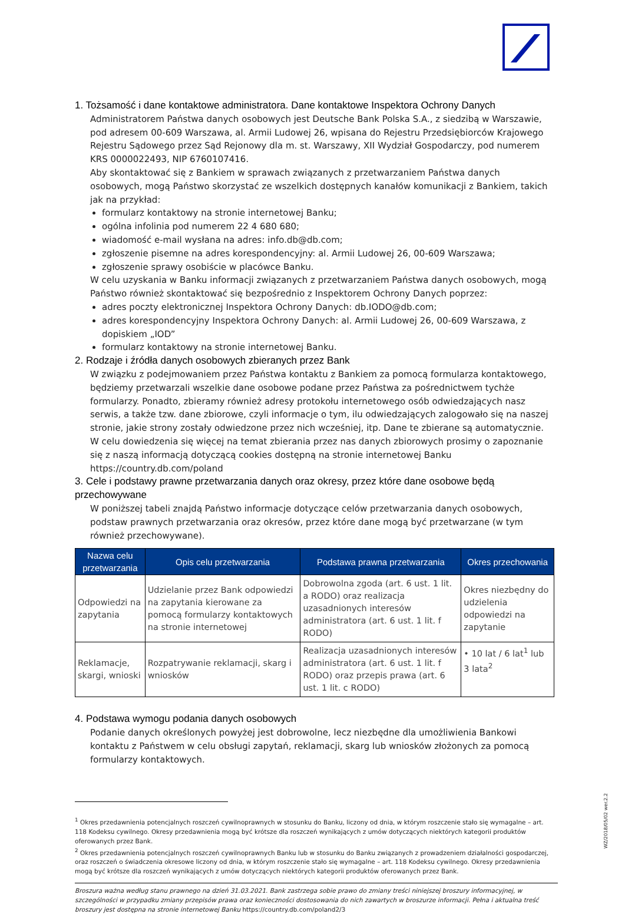1. Tożsamość i dane kontaktowe administratora. Dane kontaktowe Inspektora Ochrony Danych
Administratorem Państwa danych osobowych jest Deutsche Bank Polska S.A., z siedzibą w Warszawie, pod adresem 00-609 Warszawa, al. Armii Ludowej 26, wpisana do Rejestru Przedsiębiorców Krajowego Rejestru Sądowego przez Sąd Rejonowy dla m. st. Warszawy, XII Wydział Gospodarczy, pod numerem KRS 0000022493, NIP 6760107416.
Aby skontaktować się z Bankiem w sprawach związanych z przetwarzaniem Państwa danych osobowych, mogą Państwo skorzystać ze wszelkich dostępnych kanałów komunikacji z Bankiem, takich jak na przykład:
formularz kontaktowy na stronie internetowej Banku;
ogólna infolinia pod numerem 22 4 680 680;
wiadomość e-mail wysłana na adres: info.db@db.com;
zgłoszenie pisemne na adres korespondencyjny: al. Armii Ludowej 26, 00-609 Warszawa;
zgłoszenie sprawy osobiście w placówce Banku.
W celu uzyskania w Banku informacji związanych z przetwarzaniem Państwa danych osobowych, mogą Państwo również skontaktować się bezpośrednio z Inspektorem Ochrony Danych poprzez:
adres poczty elektronicznej Inspektora Ochrony Danych: db.IODO@db.com;
adres korespondencyjny Inspektora Ochrony Danych: al. Armii Ludowej 26, 00-609 Warszawa, z dopiskiem „IOD”
formularz kontaktowy na stronie internetowej Banku.
2. Rodzaje i źródła danych osobowych zbieranych przez Bank
W związku z podejmowaniem przez Państwa kontaktu z Bankiem za pomocą formularza kontaktowego, będziemy przetwarzali wszelkie dane osobowe podane przez Państwa za pośrednictwem tychże formularzy. Ponadto, zbieramy również adresy protokołu internetowego osób odwiedzających nasz serwis, a także tzw. dane zbiorowe, czyli informacje o tym, ilu odwiedzających zalogowało się na naszej stronie, jakie strony zostały odwiedzone przez nich wcześniej, itp. Dane te zbierane są automatycznie.
W celu dowiedzenia się więcej na temat zbierania przez nas danych zbiorowych prosimy o zapoznanie się z naszą informacją dotyczącą cookies dostępną na stronie internetowej Banku https://country.db.com/poland
3. Cele i podstawy prawne przetwarzania danych oraz okresy, przez które dane osobowe będą przechowywane
W poniższej tabeli znajdą Państwo informacje dotyczące celów przetwarzania danych osobowych, podstaw prawnych przetwarzania oraz okresów, przez które dane mogą być przetwarzane (w tym również przechowywane).
| Nazwa celu przetwarzania | Opis celu przetwarzania | Podstawa prawna przetwarzania | Okres przechowania |
| --- | --- | --- | --- |
| Odpowiedzi na zapytania | Udzielanie przez Bank odpowiedzi na zapytania kierowane za pomocą formularzy kontaktowych na stronie internetowej | Dobrowolna zgoda (art. 6 ust. 1 lit. a RODO) oraz realizacja uzasadnionych interesów administratora (art. 6 ust. 1 lit. f RODO) | Okres niezbędny do udzielenia odpowiedzi na zapytanie |
| Reklamacje, skargi, wnioski | Rozpatrywanie reklamacji, skarg i wniosków | Realizacja uzasadnionych interesów administratora (art. 6 ust. 1 lit. f RODO) oraz przepis prawa (art. 6 ust. 1 lit. c RODO) | • 10 lat / 6 lat<sup>1</sup> lub 3 lata<sup>2</sup> |
4. Podstawa wymogu podania danych osobowych
Podanie danych określonych powyżej jest dobrowolne, lecz niezbędne dla umożliwienia Bankowi kontaktu z Państwem w celu obsługi zapytań, reklamacji, skarg lub wniosków złożonych za pomocą formularzy kontaktowych.
<sup>1</sup> Okres przedawnienia potencjalnych roszczeń cywilnoprawnych w stosunku do Banku, liczony od dnia, w którym roszczenie stało się wymagalne – art. 118 Kodeksu cywilnego. Okresy przedawnienia mogą być krótsze dla roszczeń wynikających z umów dotyczących niektórych kategorii produktów oferowanych przez Bank.
<sup>2</sup> Okres przedawnienia potencjalnych roszczeń cywilnoprawnych Banku lub w stosunku do Banku związanych z prowadzeniem działalności gospodarczej, oraz roszczeń o świadczenia okresowe liczony od dnia, w którym roszczenie stało się wymagalne – art. 118 Kodeksu cywilnego. Okresy przedawnienia mogą być krótsze dla roszczeń wynikających z umów dotyczących niektórych kategorii produktów oferowanych przez Bank.
Broszura ważna według stanu prawnego na dzień 31.03.2021. Bank zastrzega sobie prawo do zmiany treści niniejszej broszury informacyjnej, w szczególności w przypadku zmiany przepisów prawa oraz konieczności dostosowania do nich zawartych w broszurze informacji. Pełna i aktualna treść broszury jest dostępna na stronie internetowej Banku https://country.db.com/poland2/3
WZ/2018/05/02 wer.2.2